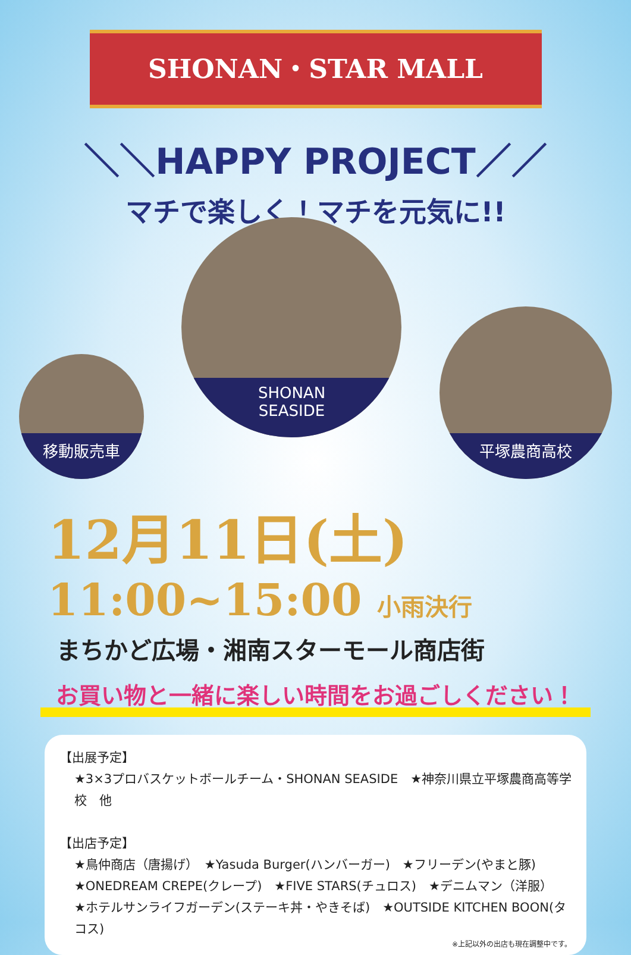SHONAN・STAR MALL
＼＼HAPPY PROJECT／／
マチで楽しく！マチを元気に!!
移動販売車
SHONAN
SEASIDE
平塚農商高校
12月11日(土)
11:00~15:00 小雨決行
まちかど広場・湘南スターモール商店街
お買い物と一緒に楽しい時間をお過ごしください！
【出展予定】
★3×3プロバスケットボールチーム・SHONAN SEASIDE　★神奈川県立平塚農商高等学校　他
【出店予定】
★鳥仲商店（唐揚げ）　★Yasuda Burger(ハンバーガー)　★フリーデン(やまと豚)
★ONEDREAM CREPE(クレープ)　★FIVE STARS(チュロス)　★デニムマン（洋服）
★ホテルサンライフガーデン(ステーキ丼・やきそば)　★OUTSIDE KITCHEN BOON(タコス)
※上記以外の出店も現在調整中です。